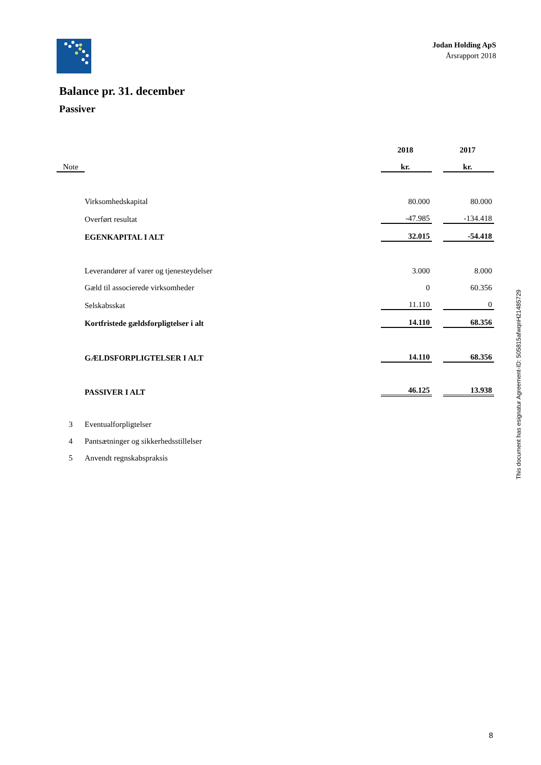Jodan Holding ApS
Årsrapport 2018
Balance pr. 31. december
Passiver
| | | 2018 | | 2017 |
| --- | --- | --- | --- | --- |
| Note | | kr. | | kr. |
| | Virksomhedskapital | 80.000 | | 80.000 |
| | Overført resultat | -47.985 | | -134.418 |
| | EGENKAPITAL I ALT | 32.015 | | -54.418 |
| | Leverandører af varer og tjenesteydelser | 3.000 | | 8.000 |
| | Gæld til associerede virksomheder | 0 | | 60.356 |
| | Selskabsskat | 11.110 | | 0 |
| | Kortfristede gældsforpligtelser i alt | 14.110 | | 68.356 |
| | GÆLDSFORPLIGTELSER I ALT | 14.110 | | 68.356 |
| | PASSIVER I ALT | 46.125 | | 13.938 |
| 3 | Eventualforpligtelser | | | |
| 4 | Pantsætninger og sikkerhedsstillelser | | | |
| 5 | Anvendt regnskabspraksis | | | |
This document has esignatur Agreement-ID: 505815afwqnH21485729
8